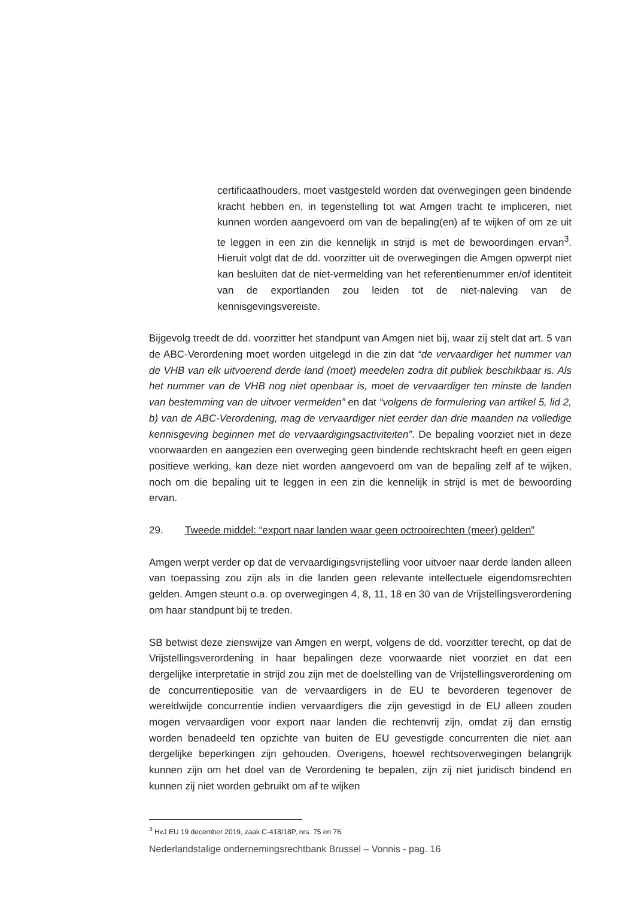certificaathouders, moet vastgesteld worden dat overwegingen geen bindende kracht hebben en, in tegenstelling tot wat Amgen tracht te impliceren, niet kunnen worden aangevoerd om van de bepaling(en) af te wijken of om ze uit te leggen in een zin die kennelijk in strijd is met de bewoordingen ervan<sup>3</sup>. Hieruit volgt dat de dd. voorzitter uit de overwegingen die Amgen opwerpt niet kan besluiten dat de niet-vermelding van het referentienummer en/of identiteit van de exportlanden zou leiden tot de niet-naleving van de kennisgevingsvereiste.
Bijgevolg treedt de dd. voorzitter het standpunt van Amgen niet bij, waar zij stelt dat art. 5 van de ABC-Verordening moet worden uitgelegd in die zin dat “de vervaardiger het nummer van de VHB van elk uitvoerend derde land (moet) meedelen zodra dit publiek beschikbaar is. Als het nummer van de VHB nog niet openbaar is, moet de vervaardiger ten minste de landen van bestemming van de uitvoer vermelden” en dat “volgens de formulering van artikel 5, lid 2, b) van de ABC-Verordening, mag de vervaardiger niet eerder dan drie maanden na volledige kennisgeving beginnen met de vervaardigingsactiviteiten”. De bepaling voorziet niet in deze voorwaarden en aangezien een overweging geen bindende rechtskracht heeft en geen eigen positieve werking, kan deze niet worden aangevoerd om van de bepaling zelf af te wijken, noch om die bepaling uit te leggen in een zin die kennelijk in strijd is met de bewoording ervan.
29. Tweede middel: “export naar landen waar geen octrooirechten (meer) gelden”
Amgen werpt verder op dat de vervaardigingsvrijstelling voor uitvoer naar derde landen alleen van toepassing zou zijn als in die landen geen relevante intellectuele eigendomsrechten gelden. Amgen steunt o.a. op overwegingen 4, 8, 11, 18 en 30 van de Vrijstellingsverordening om haar standpunt bij te treden.
SB betwist deze zienswijze van Amgen en werpt, volgens de dd. voorzitter terecht, op dat de Vrijstellingsverordening in haar bepalingen deze voorwaarde niet voorziet en dat een dergelijke interpretatie in strijd zou zijn met de doelstelling van de Vrijstellingsverordening om de concurrentiepositie van de vervaardigers in de EU te bevorderen tegenover de wereldwijde concurrentie indien vervaardigers die zijn gevestigd in de EU alleen zouden mogen vervaardigen voor export naar landen die rechtenvrij zijn, omdat zij dan ernstig worden benadeeld ten opzichte van buiten de EU gevestigde concurrenten die niet aan dergelijke beperkingen zijn gehouden. Overigens, hoewel rechtsoverwegingen belangrijk kunnen zijn om het doel van de Verordening te bepalen, zijn zij niet juridisch bindend en kunnen zij niet worden gebruikt om af te wijken
<sup>3</sup> HvJ EU 19 december 2019, zaak C-418/18P, nrs. 75 en 76.
Nederlandstalige ondernemingsrechtbank Brussel – Vonnis - pag. 16